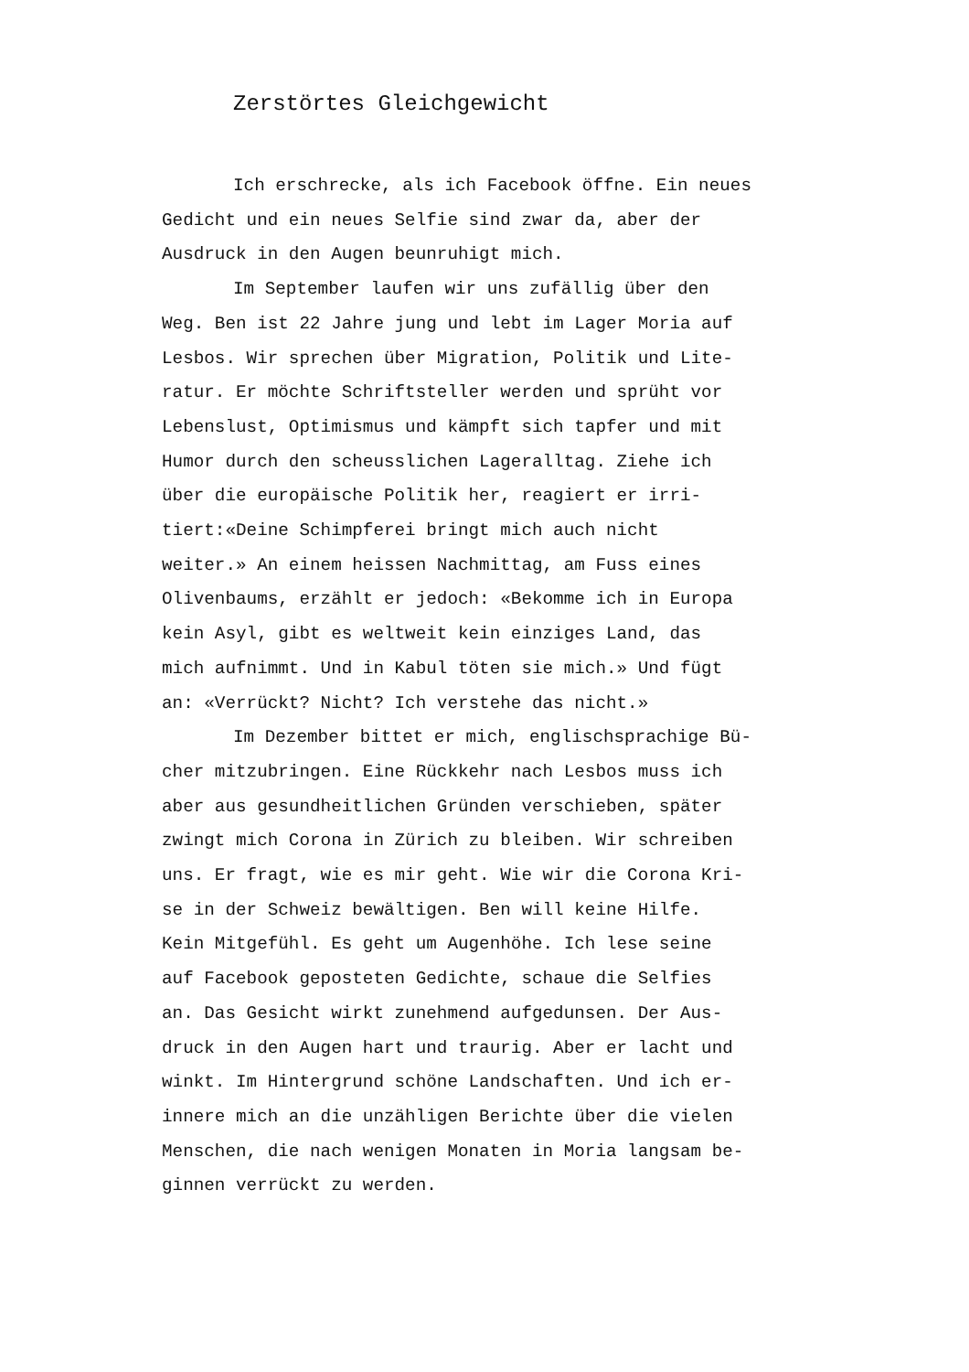Zerstörtes Gleichgewicht
Ich erschrecke, als ich Facebook öffne. Ein neues
Gedicht und ein neues Selfie sind zwar da, aber der
Ausdruck in den Augen beunruhigt mich.
Im September laufen wir uns zufällig über den
Weg. Ben ist 22 Jahre jung und lebt im Lager Moria auf
Lesbos. Wir sprechen über Migration, Politik und Lite-
ratur. Er möchte Schriftsteller werden und sprüht vor
Lebenslust, Optimismus und kämpft sich tapfer und mit
Humor durch den scheusslichen Lageralltag. Ziehe ich
über die europäische Politik her, reagiert er irri-
tiert:«Deine Schimpferei bringt mich auch nicht
weiter.» An einem heissen Nachmittag, am Fuss eines
Olivenbaums, erzählt er jedoch: «Bekomme ich in Europa
kein Asyl, gibt es weltweit kein einziges Land, das
mich aufnimmt. Und in Kabul töten sie mich.» Und fügt
an: «Verrückt? Nicht? Ich verstehe das nicht.»
Im Dezember bittet er mich, englischsprachige Bü-
cher mitzubringen. Eine Rückkehr nach Lesbos muss ich
aber aus gesundheitlichen Gründen verschieben, später
zwingt mich Corona in Zürich zu bleiben. Wir schreiben
uns. Er fragt, wie es mir geht. Wie wir die Corona Kri-
se in der Schweiz bewältigen. Ben will keine Hilfe.
Kein Mitgefühl. Es geht um Augenhöhe. Ich lese seine
auf Facebook geposteten Gedichte, schaue die Selfies
an. Das Gesicht wirkt zunehmend aufgedunsen. Der Aus-
druck in den Augen hart und traurig. Aber er lacht und
winkt. Im Hintergrund schöne Landschaften. Und ich er-
innere mich an die unzähligen Berichte über die vielen
Menschen, die nach wenigen Monaten in Moria langsam be-
ginnen verrückt zu werden.